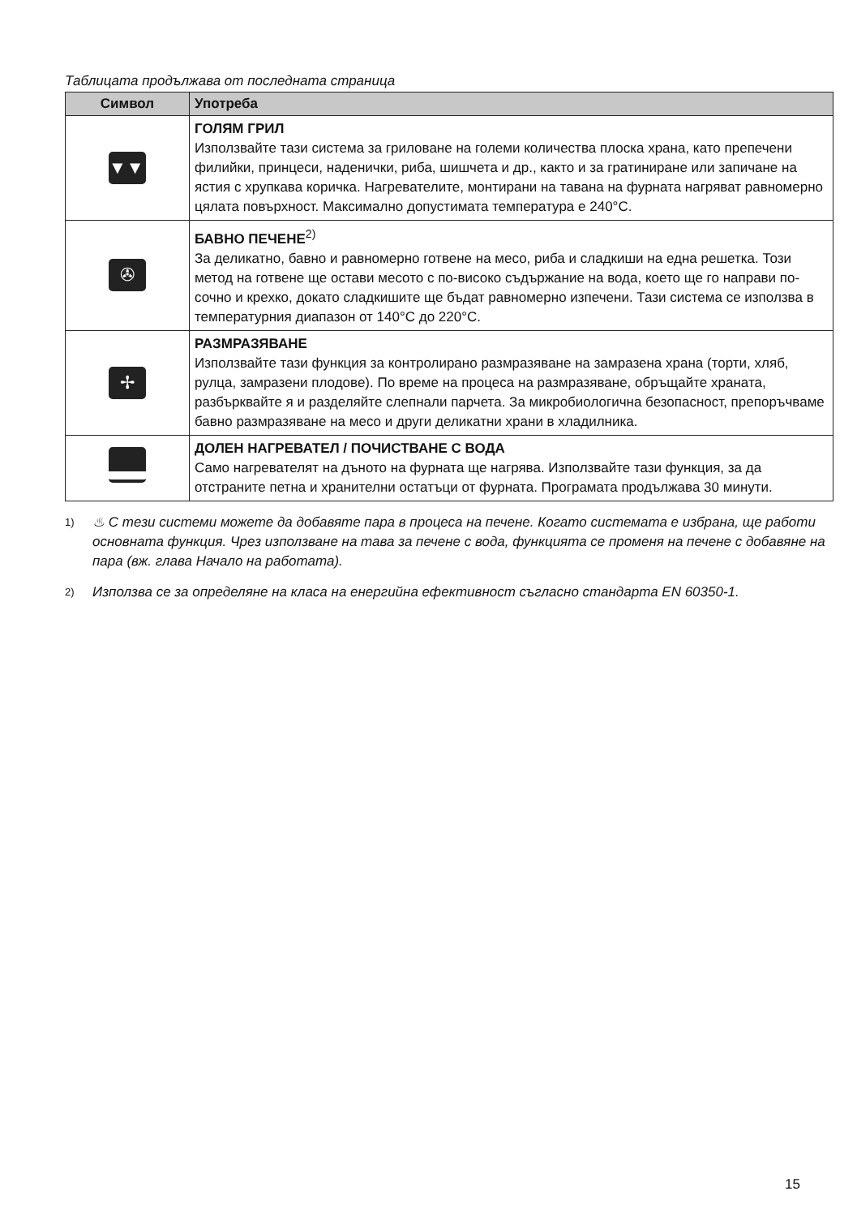Таблицата продължава от последната страница
| Символ | Употреба |
| --- | --- |
| ▼▼▼ | ГОЛЯМ ГРИЛ Използвайте тази система за гриловане на големи количества плоска храна, като препечени филийки, принцеси, наденички, риба, шишчета и др., както и за гратиниране или запичане на ястия с хрупкава коричка. Нагревателите, монтирани на тавана на фурната нагряват равномерно цялата повърхност. Максимално допустимата температура е 240°C. |
| ✇ | БАВНО ПЕЧЕНЕ<sup>2)</sup> За деликатно, бавно и равномерно готвене на месо, риба и сладкиши на една решетка. Този метод на готвене ще остави месото с по-високо съдържание на вода, което ще го направи по-сочно и крехко, докато сладкишите ще бъдат равномерно изпечени. Тази система се използва в температурния диапазон от 140°C до 220°C. |
| ✢ | РАЗМРАЗЯВАНЕ Използвайте тази функция за контролирано размразяване на замразена храна (торти, хляб, рулца, замразени плодове). По време на процеса на размразяване, обръщайте храната, разбърквайте я и разделяйте слепнали парчета. За микробиологична безопасност, препоръчваме бавно размразяване на месо и други деликатни храни в хладилника. |
| | ДОЛЕН НАГРЕВАТЕЛ / ПОЧИСТВАНЕ С ВОДА Само нагревателят на дъното на фурната ще нагрява. Използвайте тази функция, за да отстраните петна и хранителни остатъци от фурната. Програмата продължава 30 минути. |
1)
♨ С тези системи можете да добавяте пара в процеса на печене. Когато системата е избрана, ще работи основната функция. Чрез използване на тава за печене с вода, функцията се променя на печене с добавяне на пара (вж. глава Начало на работата).
2)
Използва се за определяне на класа на енергийна ефективност съгласно стандарта EN 60350-1.
15